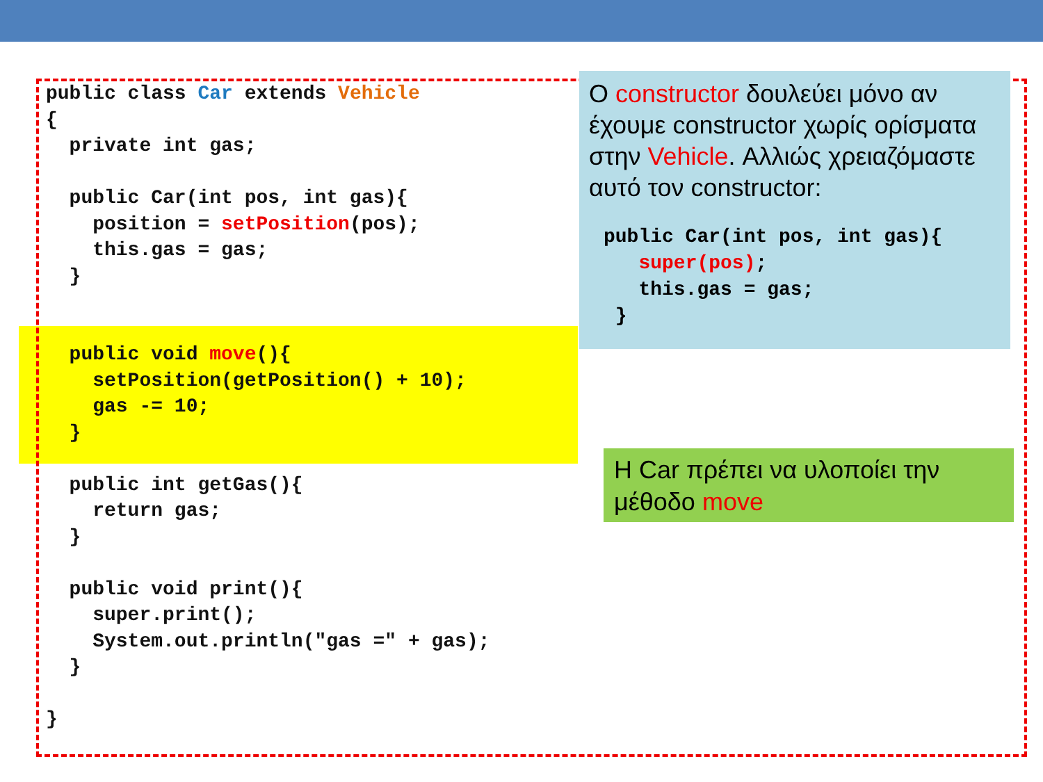public class Car extends Vehicle
{
  private int gas;

  public Car(int pos, int gas){
    position = setPosition(pos);
    this.gas = gas;
  }


  public void move(){
    setPosition(getPosition() + 10);
    gas -= 10;
  }

  public int getGas(){
    return gas;
  }

  public void print(){
    super.print();
    System.out.println("gas =" + gas);
  }

}
Ο constructor δουλεύει μόνο αν έχουμε constructor χωρίς ορίσματα στην Vehicle. Αλλιώς χρειαζόμαστε αυτό τον constructor:
public Car(int pos, int gas){
   super(pos);
   this.gas = gas;
 }
Η Car πρέπει να υλοποίει την μέθοδο move